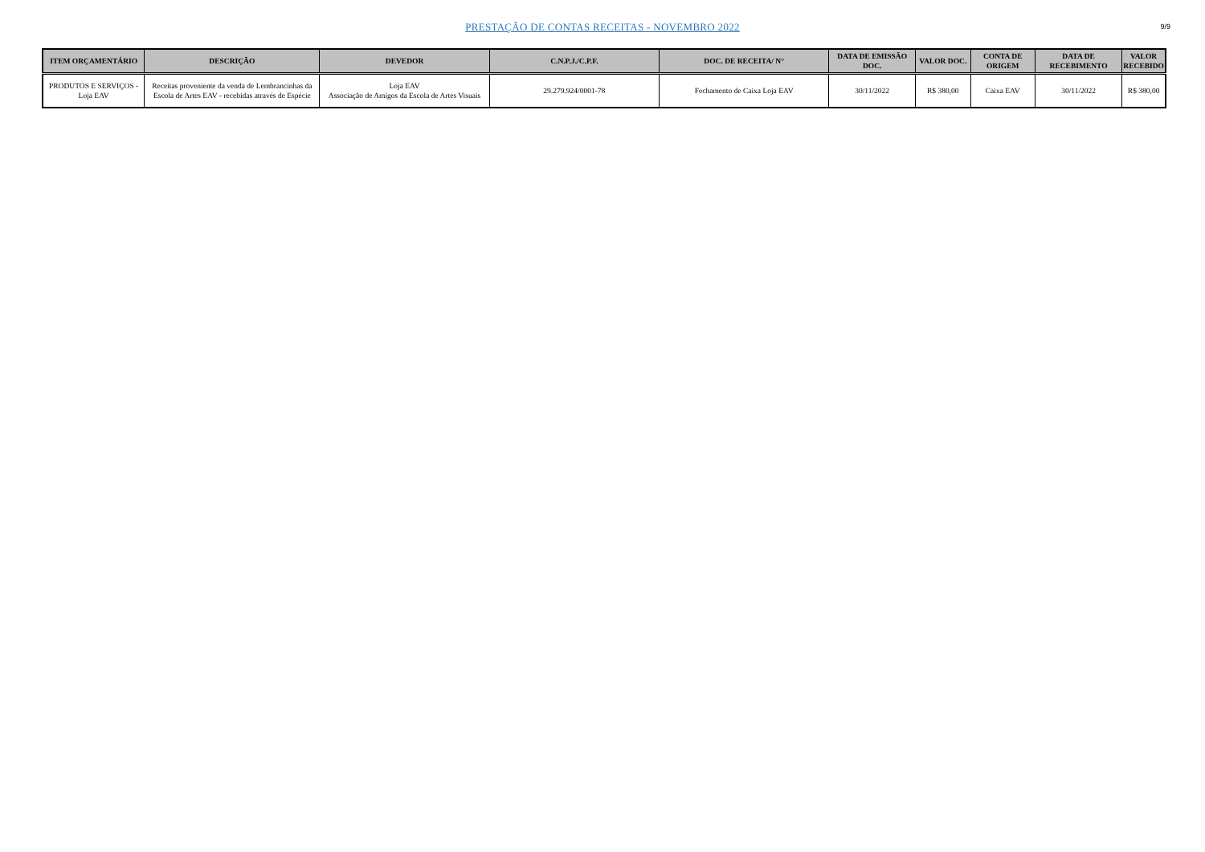PRESTAÇÃO DE CONTAS RECEITAS - NOVEMBRO 2022
9/9
| ITEM ORÇAMENTÁRIO | DESCRIÇÃO | DEVEDOR | C.N.P.J./C.P.F. | DOC. DE RECEITA/ N° | DATA DE EMISSÃO DOC. | VALOR DOC. | CONTA DE ORIGEM | DATA DE RECEBIMENTO | VALOR RECEBIDO |
| --- | --- | --- | --- | --- | --- | --- | --- | --- | --- |
| PRODUTOS E SERVIÇOS - Loja EAV | Receitas proveniente da venda de Lembrancinhas da Escola de Artes EAV - recebidas através de Espécie | Loja EAV Associação de Amigos da Escola de Artes Visuais | 29.279.924/0001-78 | Fechamento de Caixa Loja EAV | 30/11/2022 | R$ 380,00 | Caixa EAV | 30/11/2022 | R$ 380,00 |